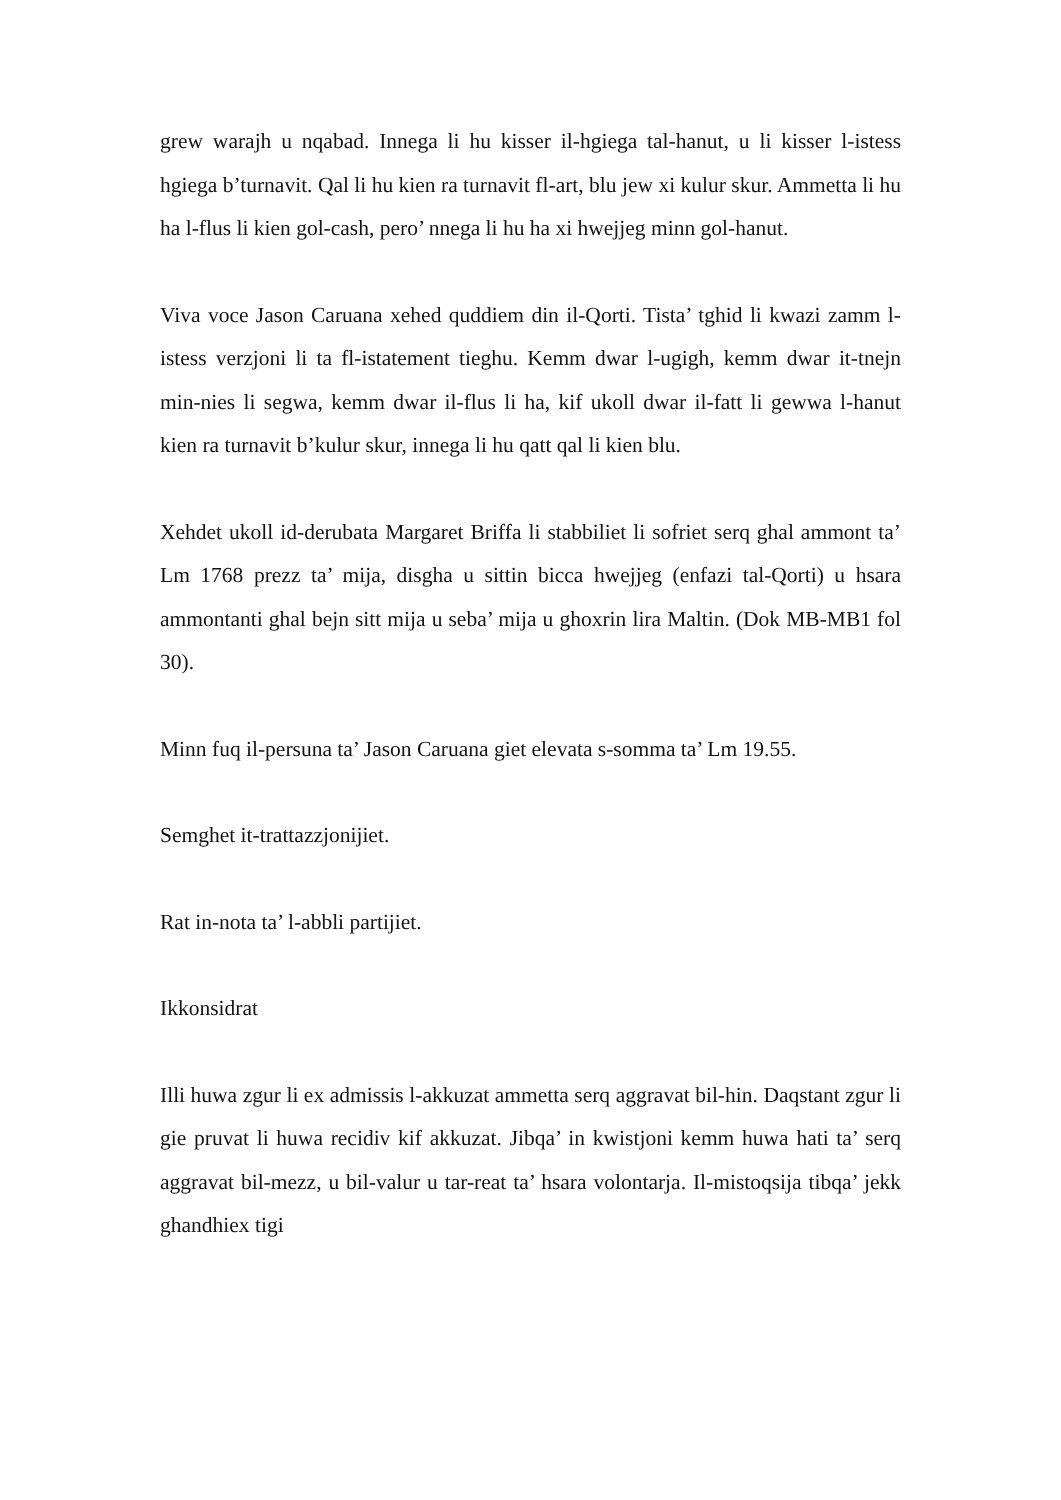grew warajh u nqabad. Innega li hu kisser il-hgiega tal-hanut, u li kisser l-istess hgiega b’turnavit. Qal li hu kien ra turnavit fl-art, blu jew xi kulur skur. Ammetta li hu ha l-flus li kien gol-cash, pero’ nnega li hu ha xi hwejjeg minn gol-hanut.
Viva voce Jason Caruana xehed quddiem din il-Qorti. Tista’ tghid li kwazi zamm l-istess verzjoni li ta fl-istatement tieghu. Kemm dwar l-ugigh, kemm dwar it-tnejn min-nies li segwa, kemm dwar il-flus li ha, kif ukoll dwar il-fatt li gewwa l-hanut kien ra turnavit b’kulur skur, innega li hu qatt qal li kien blu.
Xehdet ukoll id-derubata Margaret Briffa li stabbiliet li sofriet serq ghal ammont ta’ Lm 1768 prezz ta’ mija, disgha u sittin bicca hwejjeg (enfazi tal-Qorti) u hsara ammontanti ghal bejn sitt mija u seba’ mija u ghoxrin lira Maltin. (Dok MB-MB1 fol 30).
Minn fuq il-persuna ta’ Jason Caruana giet elevata s-somma ta’ Lm 19.55.
Semghet it-trattazzjonijiet.
Rat in-nota ta’ l-abbli partijiet.
Ikkonsidrat
Illi huwa zgur li ex admissis l-akkuzat ammetta serq aggravat bil-hin. Daqstant zgur li gie pruvat li huwa recidiv kif akkuzat. Jibqa’ in kwistjoni kemm huwa hati ta’ serq aggravat bil-mezz, u bil-valur u tar-reat ta’ hsara volontarja. Il-mistoqsija tibqa’ jekk ghandhiex tigi